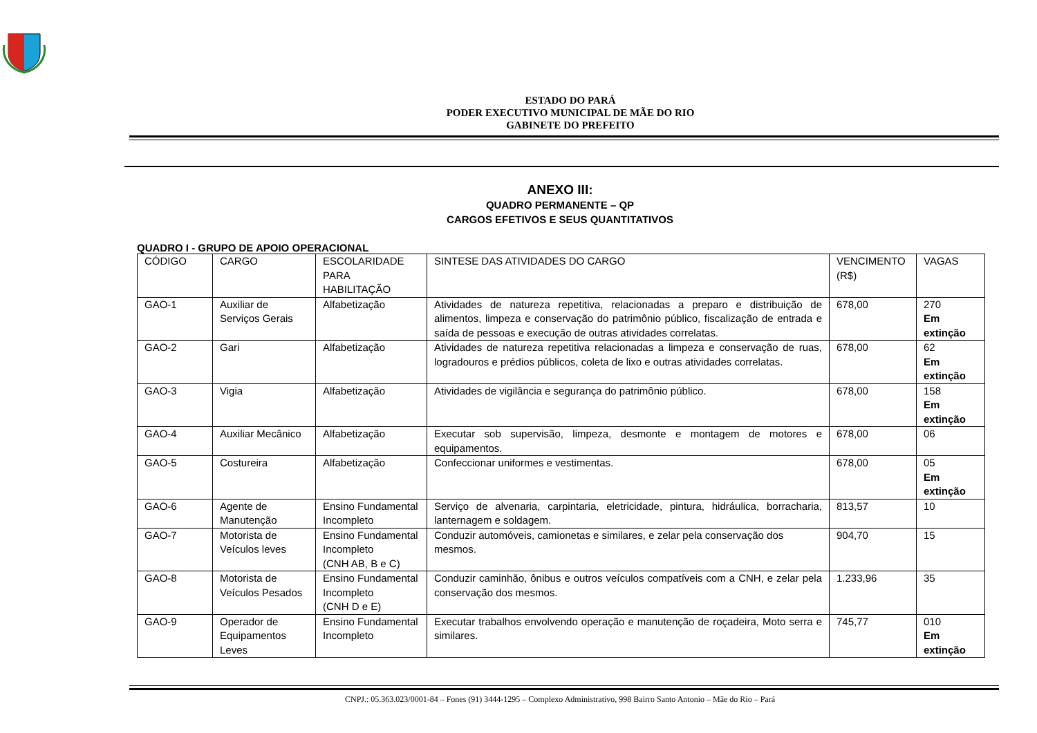ESTADO DO PARÁ
PODER EXECUTIVO MUNICIPAL DE MÃE DO RIO
GABINETE DO PREFEITO
ANEXO III:
QUADRO PERMANENTE – QP
CARGOS EFETIVOS E SEUS QUANTITATIVOS
QUADRO I - GRUPO DE APOIO OPERACIONAL
| CÓDIGO | CARGO | ESCOLARIDADE PARA HABILITAÇÃO | SINTESE DAS ATIVIDADES DO CARGO | VENCIMENTO (R$) | VAGAS |
| GAO-1 | Auxiliar de Serviços Gerais | Alfabetização | Atividades de natureza repetitiva, relacionadas a preparo e distribuição de alimentos, limpeza e conservação do patrimônio público, fiscalização de entrada e saída de pessoas e execução de outras atividades correlatas. | 678,00 | 270 Em extinção |
| GAO-2 | Gari | Alfabetização | Atividades de natureza repetitiva relacionadas a limpeza e conservação de ruas, logradouros e prédios públicos, coleta de lixo e outras atividades correlatas. | 678,00 | 62 Em extinção |
| GAO-3 | Vigia | Alfabetização | Atividades de vigilância e segurança do patrimônio público. | 678,00 | 158 Em extinção |
| GAO-4 | Auxiliar Mecânico | Alfabetização | Executar sob supervisão, limpeza, desmonte e montagem de motores e equipamentos. | 678,00 | 06 |
| GAO-5 | Costureira | Alfabetização | Confeccionar uniformes e vestimentas. | 678,00 | 05 Em extinção |
| GAO-6 | Agente de Manutenção | Ensino Fundamental Incompleto | Serviço de alvenaria, carpintaria, eletricidade, pintura, hidráulica, borracharia, lanternagem e soldagem. | 813,57 | 10 |
| GAO-7 | Motorista de Veículos leves | Ensino Fundamental Incompleto (CNH AB, B e C) | Conduzir automóveis, camionetas e similares, e zelar pela conservação dos mesmos. | 904,70 | 15 |
| GAO-8 | Motorista de Veículos Pesados | Ensino Fundamental Incompleto (CNH D e E) | Conduzir caminhão, ônibus e outros veículos compatíveis com a CNH, e zelar pela conservação dos mesmos. | 1.233,96 | 35 |
| GAO-9 | Operador de Equipamentos Leves | Ensino Fundamental Incompleto | Executar trabalhos envolvendo operação e manutenção de roçadeira, Moto serra e similares. | 745,77 | 010 Em extinção |
CNPJ.: 05.363.023/0001-84 – Fones (91) 3444-1295 – Complexo Administrativo, 998 Bairro Santo Antonio – Mãe do Rio – Pará